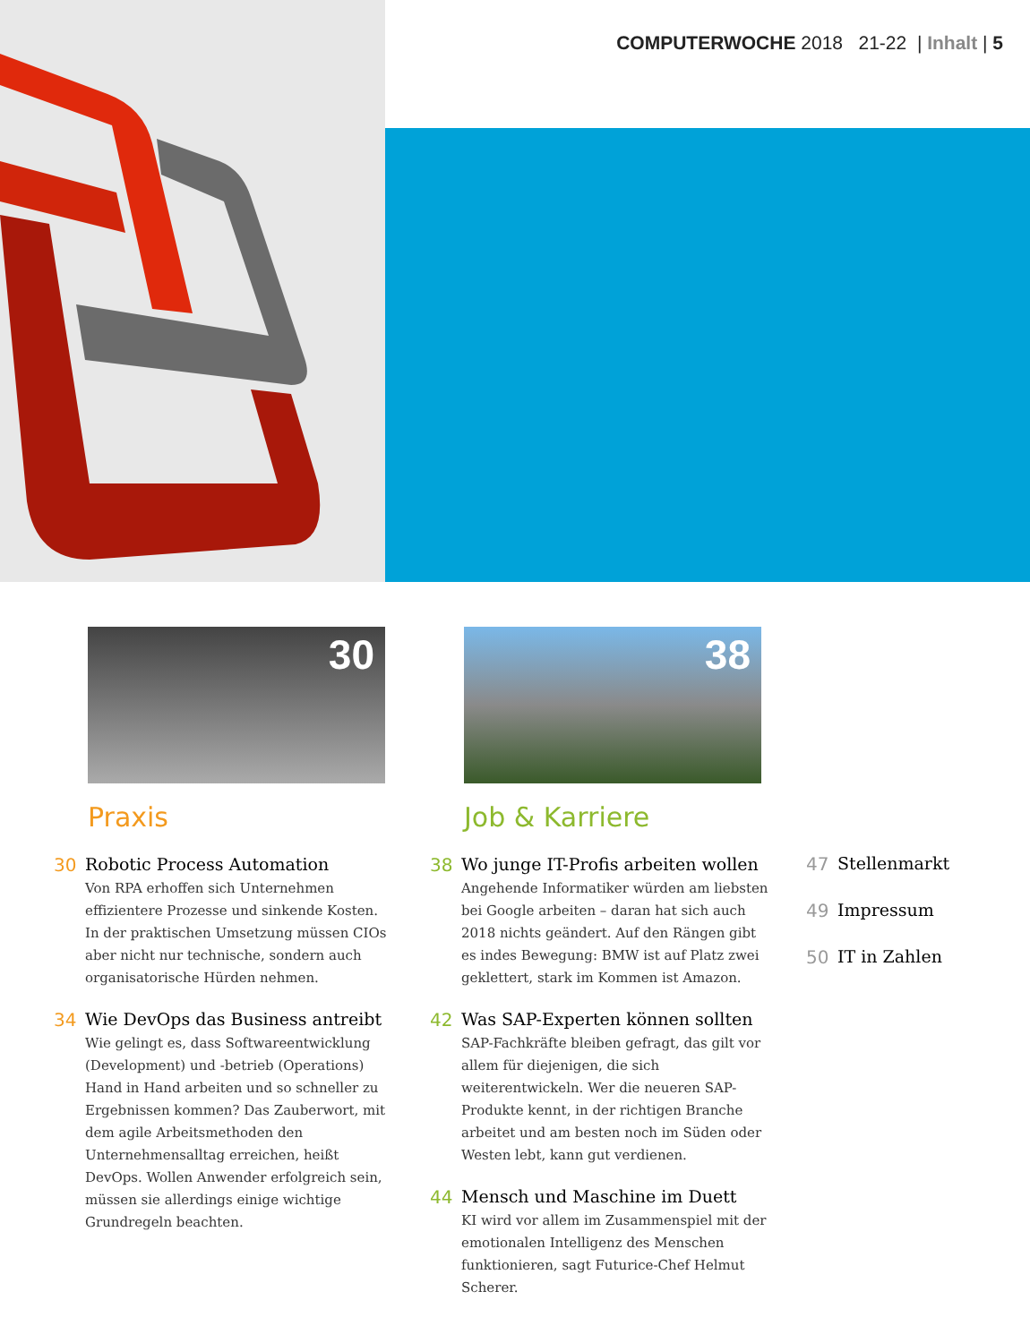COMPUTERWOCHE 2018 21-22 | Inhalt | 5
30
Praxis
30 Robotic Process Automation
Von RPA erhoffen sich Unternehmen effizientere Prozesse und sinkende Kosten. In der praktischen Umsetzung müssen CIOs aber nicht nur technische, sondern auch organisatorische Hürden nehmen.
34 Wie DevOps das Business antreibt
Wie gelingt es, dass Softwareentwicklung (Development) und -betrieb (Operations) Hand in Hand arbeiten und so schneller zu Ergebnissen kommen? Das Zauberwort, mit dem agile Arbeitsmethoden den Unternehmensalltag erreichen, heißt DevOps. Wollen Anwender erfolgreich sein, müssen sie allerdings einige wichtige Grundregeln beachten.
38
Job & Karriere
38 Wo junge IT-Profis arbeiten wollen
Angehende Informatiker würden am liebsten bei Google arbeiten – daran hat sich auch 2018 nichts geändert. Auf den Rängen gibt es indes Bewegung: BMW ist auf Platz zwei geklettert, stark im Kommen ist Amazon.
42 Was SAP-Experten können sollten
SAP-Fachkräfte bleiben gefragt, das gilt vor allem für diejenigen, die sich weiterentwickeln. Wer die neueren SAP-Produkte kennt, in der richtigen Branche arbeitet und am besten noch im Süden oder Westen lebt, kann gut verdienen.
44 Mensch und Maschine im Duett
KI wird vor allem im Zusammenspiel mit der emotionalen Intelligenz des Menschen funktionieren, sagt Futurice-Chef Helmut Scherer.
47 Stellenmarkt
49 Impressum
50 IT in Zahlen